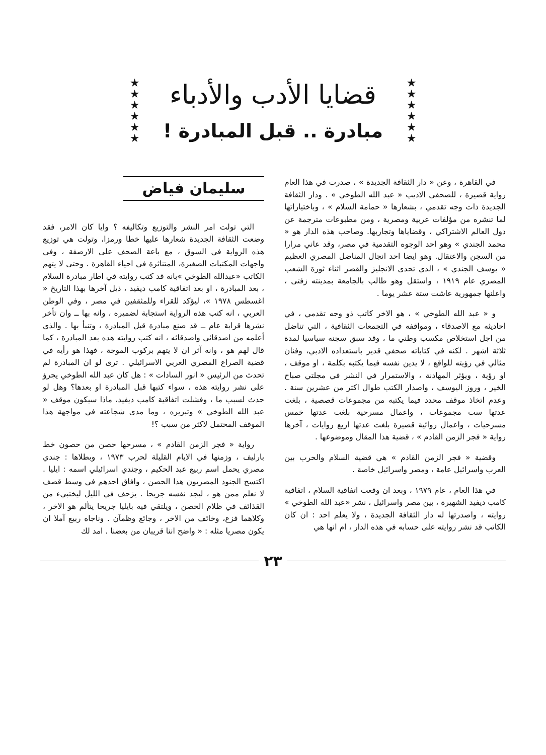★
★
★
★
★
★
قضايا الأدب والأدباء
مبادرة .. قبل المبادرة !
★
★
★
★
★
★
في القاهرة ، وعن « دار الثقافة الجديدة » ، صدرت في هذا العام رواية قصيرة ، للصحفي الاديب « عبد الله الطوخي » . ودار الثقافة الجديدة ذات وجه تقدمي ، بشعارها « حمامة السلام » ، وباختياراتها لما تنشره من مؤلفات عربية ومصرية ، ومن مطبوعات مترجمة عن دول العالم الاشتراكي ، وقضاياها وتجاربها. وصاحب هذه الدار هو « محمد الجندي » وهو احد الوجوه التقدمية في مصر، وقد عاني مرارا من السجن والاعتقال. وهو ايضا احد انجال المناضل المصري العظيم « يوسف الجندي » ، الذي تحدى الانجليز والقصر اثناء ثورة الشعب المصري عام ١٩١٩ ، واستقل وهو طالب بالجامعة بمدينته زفتى ، واعلنها جمهورية عاشت ستة عشر يوما .
و « عبد الله الطوخي » ، هو الاخر كاتب ذو وجه تقدمي ، في احاديثه مع الاصدقاء ، ومواقفه في التجمعات الثقافية ، التي تناضل من اجل استخلاص مكسب وطني ما ، وقد سبق سجنه سياسيا لمدة ثلاثة اشهر . لكنه في كتاباته صحفي قدير باستعداده الادبي، وفنان مثالي في رؤيته للواقع ، لا يدين نفسه فيما يكتبه بكلمة ، او موقف ، او رؤية ، ويؤثر المهادنة ، والاستمرار في النشر في مجلتي صباح الخير ، وروز اليوسف ، واصدار الكتب طوال اكثر من عشرين سنة . وعدم اتخاذ موقف محدد فيما يكتبه من مجموعات قصصية ، بلغت عدتها ست مجموعات ، واعمال مسرحية بلغت عدتها خمس مسرحيات ، واعمال روائية قصيرة بلغت عدتها اربع روايات ، آخرها رواية « فجر الزمن القادم » ، قضية هذا المقال وموضوعها .
وقضية « فجر الزمن القادم » هي قضية السلام والحرب بين العرب واسرائيل عامة ، ومصر واسرائيل خاصة .
في هذا العام ، عام ١٩٧٩ ، وبعد ان وقعت اتفاقية السلام ، اتفاقية كامب ديفيد الشهيرة ، بين مصر واسرائيل ، نشر «عبد الله الطوخي » روايته ، واصدرتها له دار الثقافة الجديدة ، ولا يعلم احد : ان كان الكاتب قد نشر روايته على حسابه في هذه الدار ، ام انها هي
سليمان فياض
التي تولت امر النشر والتوزيع وتكاليفه ؟ وايا كان الامر، فقد وضعت الثقافة الجديدة شعارها عليها خطا ورمزا، وتولت هي توزيع هذه الرواية في السوق ، مع باعة الصحف على الارصفة ، وفي واجهات المكتبات الصغيرة، المتناثرة في احياء القاهرة . وحتى لا يتهم الكاتب «عبدالله الطوخي »بانه قد كتب روايته في اطار مبادرة السلام ، بعد المبادرة ، او بعد اتفاقية كامب ديفيد ، ذيل آخرها بهذا التاريخ « اغسطس ١٩٧٨ »، ليؤكد للقراء وللمثقفين في مصر ، وفي الوطن العربي ، انه كتب هذه الرواية استجابة لضميره ، وانه بها ــ وان تأخر نشرها قرابة عام ــ قد صنع مبادرة قبل المبادرة ، وتنبأ بها . والذي أعلمه من اصدقائي واصدقائه ، انه كتب روايته هذه بعد المبادرة ، كما قال لهم هو ، وانه آثر ان لا يتهم بركوب الموجة ، فهذا هو رأيه في قضية الصراع المصري العربي الاسرائيلي . ترى لو ان المبادرة لم تحدث من الرئيس « انور السادات » : هل كان عبد الله الطوخي يجرؤ على نشر روايته هذه ، سواء كتبها قبل المبادرة او بعدها؟ وهل لو حدث لسبب ما ، وفشلت اتفاقية كامب ديفيد، ماذا سيكون موقف « عبد الله الطوخي » وتبريره ، وما مدى شجاعته في مواجهة هذا الموقف المحتمل لاكثر من سبب ؟!
رواية « فجر الزمن القادم » ، مسرحها حصن من حصون خط بارليف ، وزمنها في الايام القليلة لحرب ١٩٧٣ ، وبطلاها : جندي مصري يحمل اسم ربيع عبد الحكيم ، وجندي اسرائيلي اسمه : ايليا . اكتسح الجنود المصريون هذا الحصن ، وافاق احدهم في وسط قصف لا نعلم ممن هو ، ليجد نفسه جريحا . يزحف في الليل ليختبيء من القذائف في ظلام الحصن ، ويلتقي فيه بايليا جريحا يتألم هو الاخر ، وكلاهما فزع، وخائف من الاخر ، وجائع وظمآن . وناجاه ربيع آملا ان يكون مصريا مثله : « واضح اننا قريبان من بعضنا . امد لك
٢٣